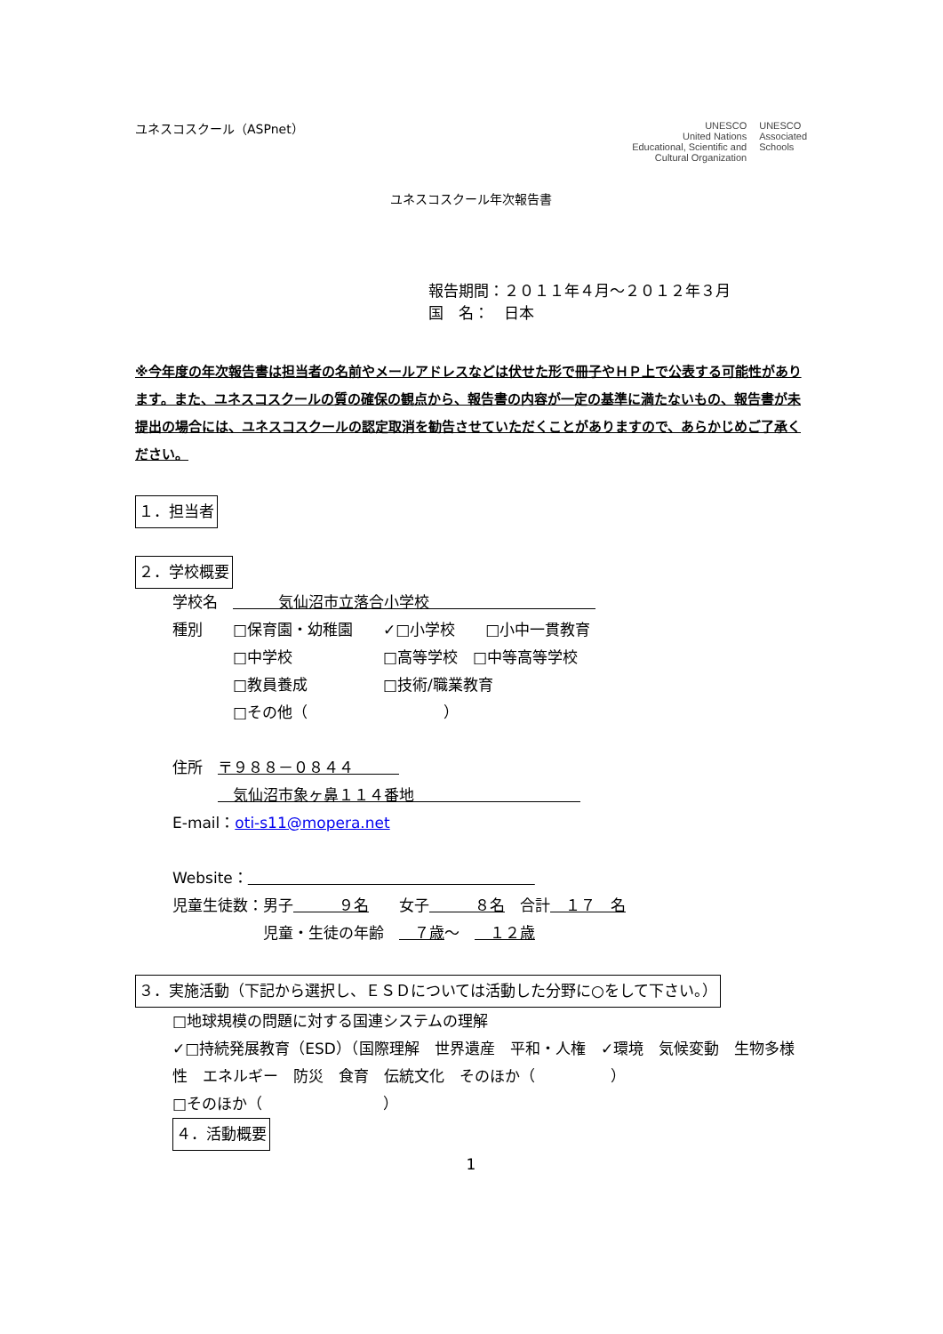ユネスコスクール（ASPnet）
UNESCO
United Nations
Educational, Scientific and
Cultural Organization
UNESCO
Associated
Schools
ユネスコスクール年次報告書
報告期間：２０１１年４月～２０１２年３月
国　名：　日本
※今年度の年次報告書は担当者の名前やメールアドレスなどは伏せた形で冊子やＨＰ上で公表する可能性があります。また、ユネスコスクールの質の確保の観点から、報告書の内容が一定の基準に満たないもの、報告書が未提出の場合には、ユネスコスクールの認定取消を勧告させていただくことがありますので、あらかじめご了承ください。
１．担当者
２．学校概要
学校名　　　　気仙沼市立落合小学校　　　　　　　　　　　
種別　　□保育園・幼稚園　　✓□小学校　　□小中一貫教育
　　　　□中学校　　　　　　□高等学校　□中等高等学校
　　　　□教員養成　　　　　□技術/職業教育
　　　　□その他（　　　　　　　　　）
住所　〒９８８－０８４４　　　
　　　　気仙沼市象ヶ鼻１１４番地　　　　　　　　　　　
E-mail：oti-s11@mopera.net
Website：　　　　　　　　　　　　　　　　　　　
児童生徒数：男子　　　９名　　女子　　　８名　合計　１７　名
　　　　　　児童・生徒の年齢　　７歳～　　１２歳
３．実施活動（下記から選択し、ＥＳＤについては活動した分野に○をして下さい。）
□地球規模の問題に対する国連システムの理解
✓□持続発展教育（ESD）（国際理解　世界遺産　平和・人権　✓環境　気候変動　生物多様性　エネルギー　防災　食育　伝統文化　そのほか（　　　　　）
□そのほか（　　　　　　　　）
４．活動概要
1